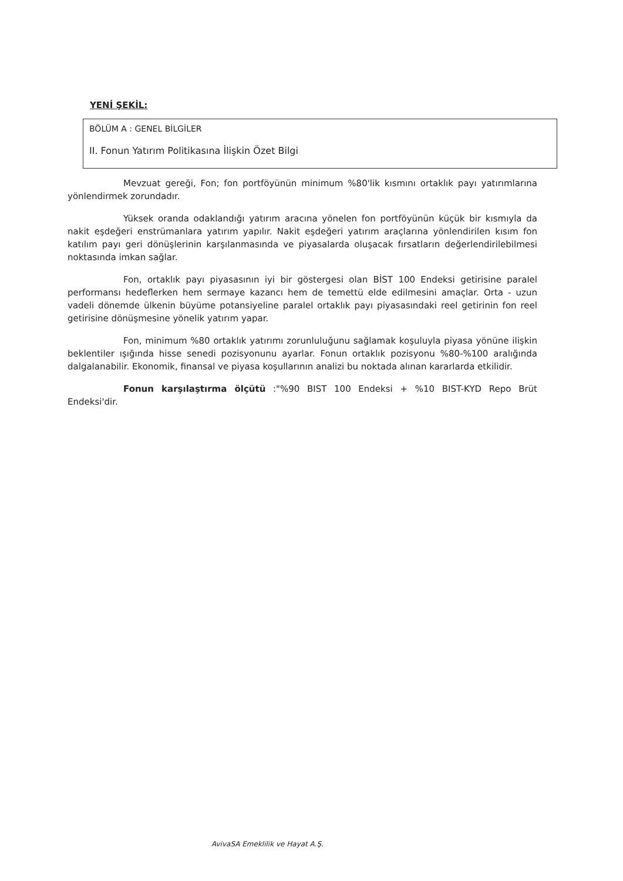YENİ ŞEKİL:
BÖLÜM A : GENEL BİLGİLER
II. Fonun Yatırım Politikasına İlişkin Özet Bilgi
Mevzuat gereği, Fon; fon portföyünün minimum %80'lik kısmını ortaklık payı yatırımlarına yönlendirmek zorundadır.
Yüksek oranda odaklandığı yatırım aracına yönelen fon portföyünün küçük bir kısmıyla da nakit eşdeğeri enstrümanlara yatırım yapılır. Nakit eşdeğeri yatırım araçlarına yönlendirilen kısım fon katılım payı geri dönüşlerinin karşılanmasında ve piyasalarda oluşacak fırsatların değerlendirilebilmesi noktasında imkan sağlar.
Fon, ortaklık payı piyasasının iyi bir göstergesi olan BİST 100 Endeksi getirisine paralel performansı hedeflerken hem sermaye kazancı hem de temettü elde edilmesini amaçlar. Orta - uzun vadeli dönemde ülkenin büyüme potansiyeline paralel ortaklık payı piyasasındaki reel getirinin fon reel getirisine dönüşmesine yönelik yatırım yapar.
Fon, minimum %80 ortaklık yatırımı zorunluluğunu sağlamak koşuluyla piyasa yönüne ilişkin beklentiler ışığında hisse senedi pozisyonunu ayarlar. Fonun ortaklık pozisyonu %80-%100 aralığında dalgalanabilir. Ekonomik, finansal ve piyasa koşullarının analizi bu noktada alınan kararlarda etkilidir.
Fonun karşılaştırma ölçütü :"%90 BIST 100 Endeksi + %10 BIST-KYD Repo Brüt Endeksi'dir.
AvivaSA Emeklilik ve Hayat A.Ş.